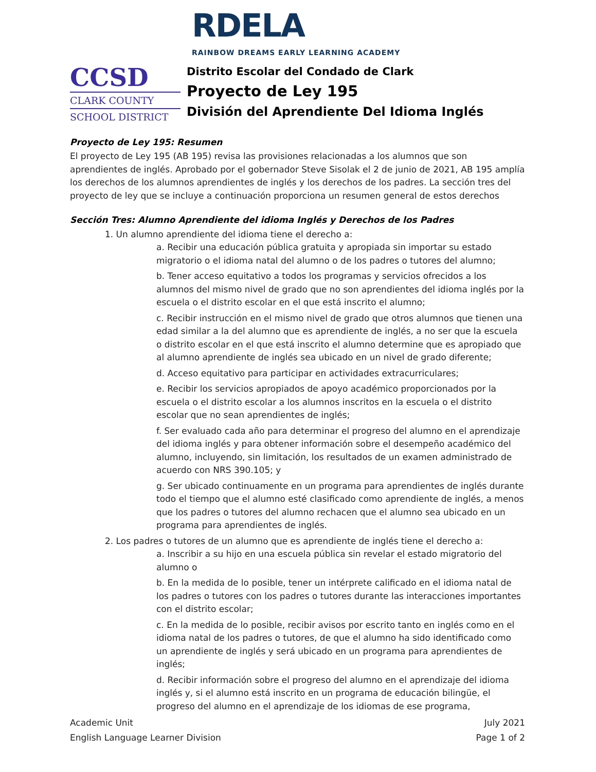RDELA
RAINBOW DREAMS EARLY LEARNING ACADEMY
CCSD
CLARK COUNTY
SCHOOL DISTRICT
Distrito Escolar del Condado de Clark
Proyecto de Ley 195
División del Aprendiente Del Idioma Inglés
Proyecto de Ley 195: Resumen
El proyecto de Ley 195 (AB 195) revisa las provisiones relacionadas a los alumnos que son aprendientes de inglés. Aprobado por el gobernador Steve Sisolak el 2 de junio de 2021, AB 195 amplía los derechos de los alumnos aprendientes de inglés y los derechos de los padres. La sección tres del proyecto de ley que se incluye a continuación proporciona un resumen general de estos derechos
Sección Tres: Alumno Aprendiente del idioma Inglés y Derechos de los Padres
1. Un alumno aprendiente del idioma tiene el derecho a:
a. Recibir una educación pública gratuita y apropiada sin importar su estado migratorio o el idioma natal del alumno o de los padres o tutores del alumno;
b. Tener acceso equitativo a todos los programas y servicios ofrecidos a los alumnos del mismo nivel de grado que no son aprendientes del idioma inglés por la escuela o el distrito escolar en el que está inscrito el alumno;
c. Recibir instrucción en el mismo nivel de grado que otros alumnos que tienen una edad similar a la del alumno que es aprendiente de inglés, a no ser que la escuela o distrito escolar en el que está inscrito el alumno determine que es apropiado que al alumno aprendiente de inglés sea ubicado en un nivel de grado diferente;
d. Acceso equitativo para participar en actividades extracurriculares;
e. Recibir los servicios apropiados de apoyo académico proporcionados por la escuela o el distrito escolar a los alumnos inscritos en la escuela o el distrito escolar que no sean aprendientes de inglés;
f. Ser evaluado cada año para determinar el progreso del alumno en el aprendizaje del idioma inglés y para obtener información sobre el desempeño académico del alumno, incluyendo, sin limitación, los resultados de un examen administrado de acuerdo con NRS 390.105; y
g. Ser ubicado continuamente en un programa para aprendientes de inglés durante todo el tiempo que el alumno esté clasificado como aprendiente de inglés, a menos que los padres o tutores del alumno rechacen que el alumno sea ubicado en un programa para aprendientes de inglés.
2. Los padres o tutores de un alumno que es aprendiente de inglés tiene el derecho a:
a. Inscribir a su hijo en una escuela pública sin revelar el estado migratorio del alumno o
b. En la medida de lo posible, tener un intérprete calificado en el idioma natal de los padres o tutores con los padres o tutores durante las interacciones importantes con el distrito escolar;
c. En la medida de lo posible, recibir avisos por escrito tanto en inglés como en el idioma natal de los padres o tutores, de que el alumno ha sido identificado como un aprendiente de inglés y será ubicado en un programa para aprendientes de inglés;
d. Recibir información sobre el progreso del alumno en el aprendizaje del idioma inglés y, si el alumno está inscrito en un programa de educación bilingüe, el progreso del alumno en el aprendizaje de los idiomas de ese programa,
Academic Unit
English Language Learner Division
July 2021
Page 1 of 2